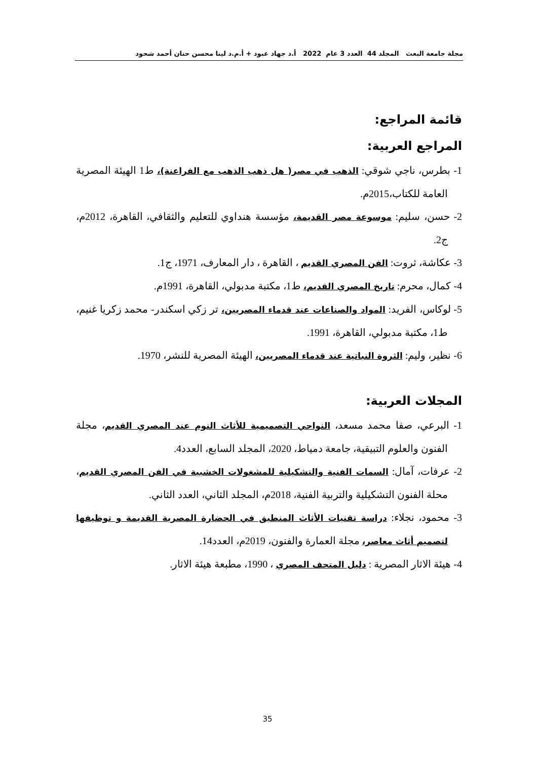مجلة جامعة البعث المجلد 44 العدد 3 عام 2022 أ.د جهاد عبود + أ.م.د لينا محسن حنان أحمد شحود
قائمة المراجع:
المراجع العربية:
1- بطرس، ناجي شوقي: الذهب في مصر( هل ذهب الذهب مع الفراعنة)، ط1 الهيئة المصرية العامة للكتاب،2015م.
2- حسن، سليم: موسوعة مصر القديمة، مؤسسة هنداوي للتعليم والثقافي، القاهرة، 2012م، ج2.
3- عكاشة، ثروت: الفن المصري القديم ، القاهرة ، دار المعارف، 1971، ج1.
4- كمال، محرم: تاريخ المصري القديم، ط1، مكتبة مدبولي، القاهرة، 1991م.
5- لوكاس، الفريد: المواد والصناعات عند قدماء المصريين، تر زكي اسكندر- محمد زكريا غنيم، ط1، مكتبة مدبولي، القاهرة، 1991.
6- نظير، وليم: الثروة النباتية عند قدماء المصريين، الهيئة المصرية للنشر، 1970.
المجلات العربية:
1- البرعي، صفا محمد مسعد، النواحي التصميمية للأثاث النوم عند المصري القديم، مجلة الفنون والعلوم التبيقية، جامعة دمياط، 2020، المجلد السابع، العدد4.
2- عرفات، آمال: السمات الفنية والتشكيلية للمشغولات الخشبية في الفن المصري القديم، محلة الفنون التشكيلية والتربية الفنية، 2018م، المجلد الثاني، العدد الثاني.
3- محمود، نجلاء: دراسة تقنيات الأثاث المنطبق في الحضارة المصرية القديمة و توظيفها لتصميم أثاث معاصر، مجلة العمارة والفنون، 2019م، العدد14.
4- هيئة الاثار المصرية : دليل المتحف المصري ، 1990، مطبعة هيئة الاثار.
35